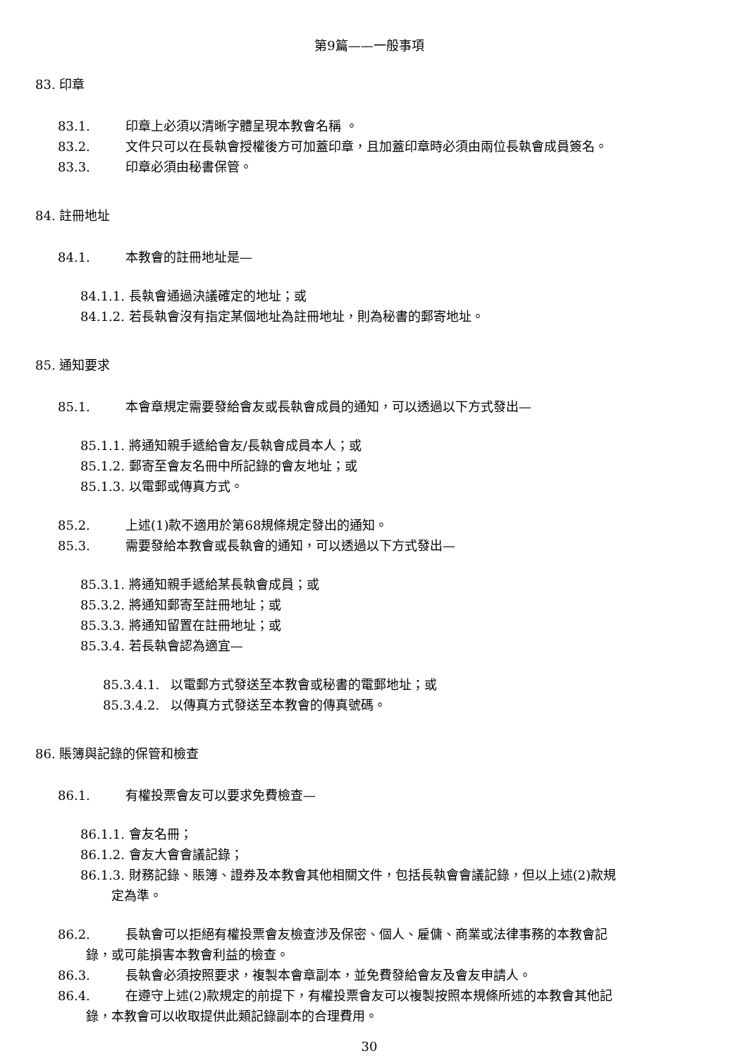第9篇——一般事項
83. 印章
83.1. 印章上必須以清晰字體呈現本教會名稱 。
83.2. 文件只可以在長執會授權後方可加蓋印章，且加蓋印章時必須由兩位長執會成員簽名。
83.3. 印章必須由秘書保管。
84. 註冊地址
84.1. 本教會的註冊地址是—
84.1.1. 長執會通過決議確定的地址；或
84.1.2. 若長執會沒有指定某個地址為註冊地址，則為秘書的郵寄地址。
85. 通知要求
85.1. 本會章規定需要發給會友或長執會成員的通知，可以透過以下方式發出—
85.1.1. 將通知親手遞給會友/長執會成員本人；或
85.1.2. 郵寄至會友名冊中所記錄的會友地址；或
85.1.3. 以電郵或傳真方式。
85.2. 上述(1)款不適用於第68規條規定發出的通知。
85.3. 需要發給本教會或長執會的通知，可以透過以下方式發出—
85.3.1. 將通知親手遞給某長執會成員；或
85.3.2. 將通知郵寄至註冊地址；或
85.3.3. 將通知留置在註冊地址；或
85.3.4. 若長執會認為適宜—
85.3.4.1. 以電郵方式發送至本教會或秘書的電郵地址；或
85.3.4.2. 以傳真方式發送至本教會的傳真號碼。
86. 賬簿與記錄的保管和檢查
86.1. 有權投票會友可以要求免費檢查—
86.1.1. 會友名冊；
86.1.2. 會友大會會議記錄；
86.1.3. 財務記錄、賬簿、證券及本教會其他相關文件，包括長執會會議記錄，但以上述(2)款規
定為準。
86.2. 長執會可以拒絕有權投票會友檢查涉及保密、個人、雇傭、商業或法律事務的本教會記
錄，或可能損害本教會利益的檢查。
86.3. 長執會必須按照要求，複製本會章副本，並免費發給會友及會友申請人。
86.4. 在遵守上述(2)款規定的前提下，有權投票會友可以複製按照本規條所述的本教會其他記
錄，本教會可以收取提供此類記錄副本的合理費用。
30